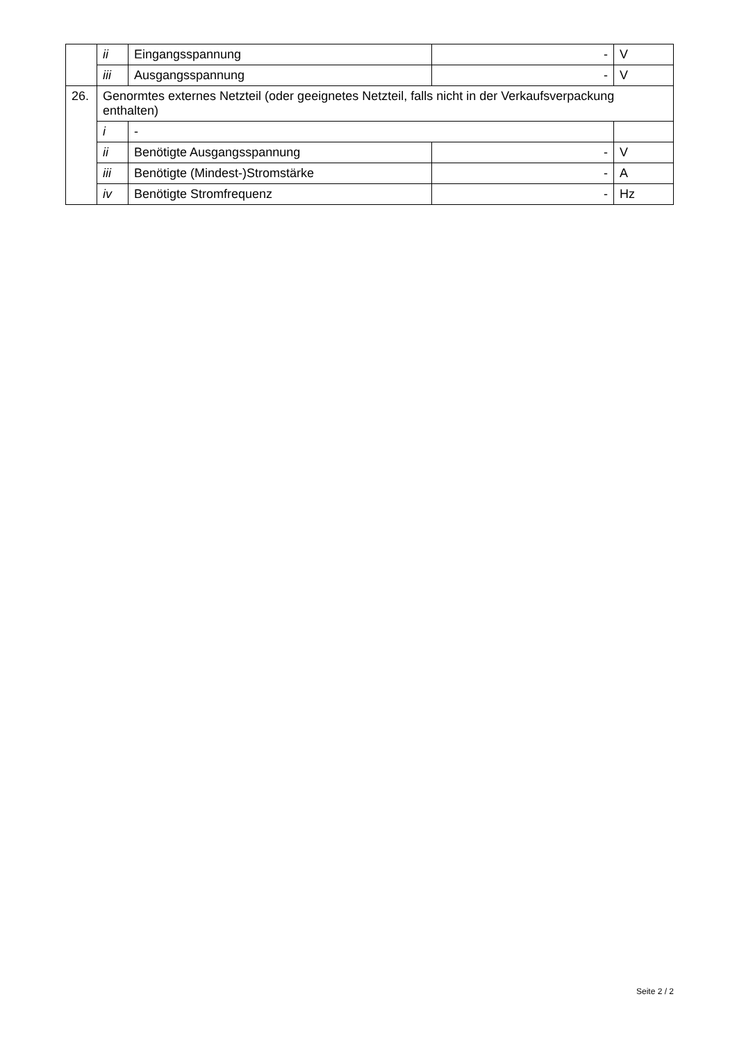| | ii | Eingangsspannung | - | V |
| | iii | Ausgangsspannung | - | V |
| 26. | Genormtes externes Netzteil (oder geeignetes Netzteil, falls nicht in der Verkaufsverpackung enthalten) | | | |
| | i | - | | |
| | ii | Benötigte Ausgangsspannung | - | V |
| | iii | Benötigte (Mindest-)Stromstärke | - | A |
| | iv | Benötigte Stromfrequenz | - | Hz |
Seite 2 / 2